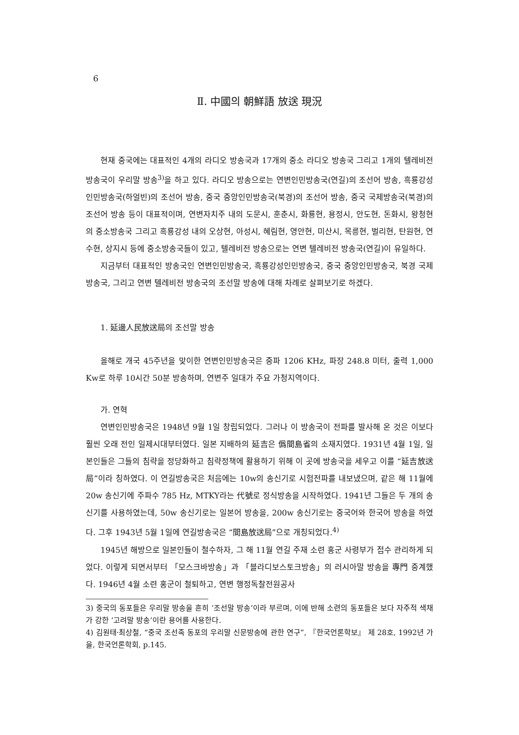6
Ⅱ. 中國의 朝鮮語 放送 現況
현재 중국에는 대표적인 4개의 라디오 방송국과 17개의 중소 라디오 방송국 그리고 1개의 텔레비전 방송국이 우리말 방송<sup>3)</sup>을 하고 있다. 라디오 방송으로는 연변인민방송국(연길)의 조선어 방송, 흑룡강성인민방송국(하얼빈)의 조선어 방송, 중국 중앙인민방송국(북경)의 조선어 방송, 중국 국제방송국(북경)의 조선어 방송 등이 대표적이며, 연변자치주 내의 도문시, 훈춘시, 화룡현, 용정시, 안도현, 돈화시, 왕청현의 중소방송국 그리고 흑룡강성 내의 오상현, 아성시, 혜림현, 영안현, 미산시, 목릉현, 벌리현, 탄원현, 연수현, 상지시 등에 중소방송국들이 있고, 텔레비전 방송으로는 연변 텔레비전 방송국(연길)이 유일하다.
지금부터 대표적인 방송국인 연변인민방송국, 흑룡강성인민방송국, 중국 중앙인민방송국, 북경 국제방송국, 그리고 연변 텔레비전 방송국의 조선말 방송에 대해 차례로 살펴보기로 하겠다.
1. 延邊人民放送局의 조선말 방송
올해로 개국 45주년을 맞이한 연변인민방송국은 중파 1206 KHz, 파장 248.8 미터, 출력 1,000 Kw로 하루 10시간 50분 방송하며, 연변주 일대가 주요 가청지역이다.
가. 연혁
연변인민방송국은 1948년 9월 1일 창립되었다. 그러나 이 방송국이 전파를 발사해 온 것은 이보다 훨씬 오래 전인 일제시대부터였다. 일본 지배하의 延吉은 僞間島省의 소재지였다. 1931년 4월 1일, 일본인들은 그들의 침략을 정당화하고 침략정책에 활용하기 위해 이 곳에 방송국을 세우고 이를 “延吉放送局”이라 칭하였다. 이 연길방송국은 처음에는 10w의 송신기로 시험전파를 내보냈으며, 같은 해 11월에 20w 송신기에 주파수 785 Hz, MTKY라는 代號로 정식방송을 시작하였다. 1941년 그들은 두 개의 송신기를 사용하였는데, 50w 송신기로는 일본어 방송을, 200w 송신기로는 중국어와 한국어 방송을 하였다. 그후 1943년 5월 1일에 연길방송국은 “間島放送局”으로 개칭되었다.<sup>4)</sup>
1945년 해방으로 일본인들이 철수하자, 그 해 11월 연길 주재 소련 홍군 사령부가 접수 관리하게 되었다. 이렇게 되면서부터 「모스크바방송」과 「블라디보스토크방송」의 러시아말 방송을 專門 중계했다. 1946년 4월 소련 홍군이 철퇴하고, 연변 행정독찰전원공사
3) 중국의 동포들은 우리말 방송을 흔히 ‘조선말 방송’이라 부르며, 이에 반해 소련의 동포들은 보다 자주적 색채가 강한 ‘고려말 방송’이란 용어를 사용한다.
4) 김원태·최상철, “중국 조선족 동포의 우리말 신문방송에 관한 연구”, 『한국언론학보』 제 28호, 1992년 가을, 한국언론학회, p.145.